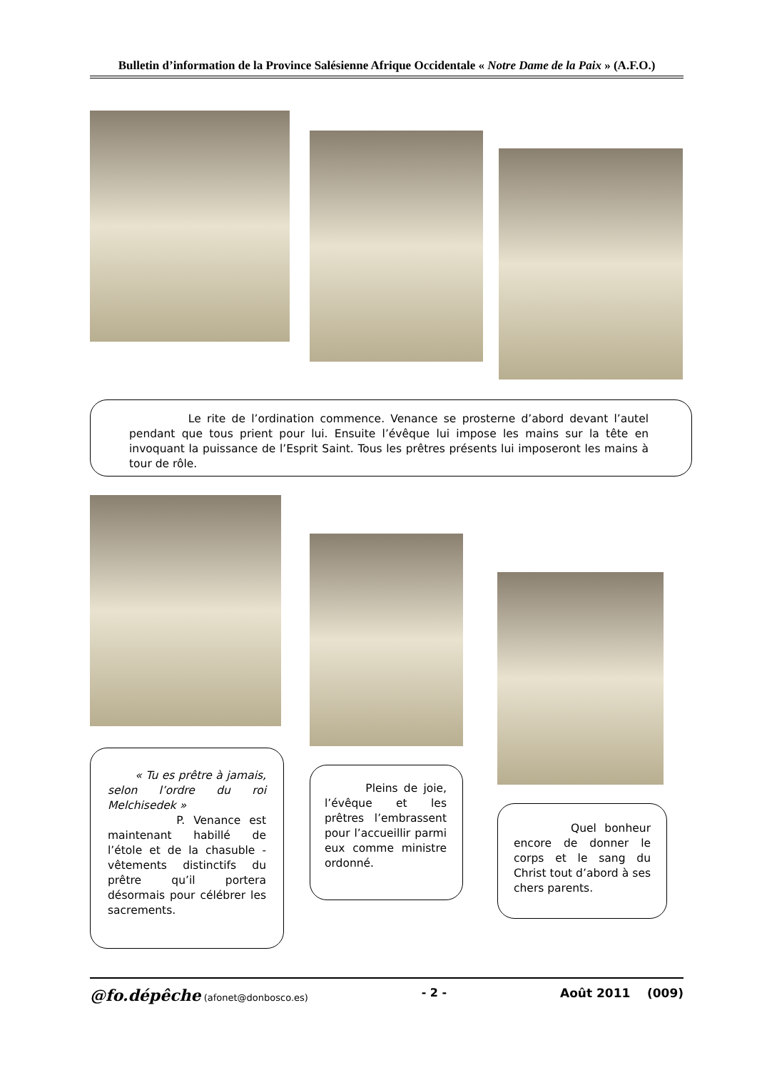Bulletin d’information de la Province Salésienne Afrique Occidentale « Notre Dame de la Paix » (A.F.O.)
Le rite de l’ordination commence. Venance se prosterne d’abord devant l’autel pendant que tous prient pour lui. Ensuite l’évêque lui impose les mains sur la tête en invoquant la puissance de l’Esprit Saint. Tous les prêtres présents lui imposeront les mains à tour de rôle.
« Tu es prêtre à jamais, selon l’ordre du roi Melchisedek »
P. Venance est maintenant habillé de l’étole et de la chasuble - vêtements distinctifs du prêtre qu’il portera désormais pour célébrer les sacrements.
Pleins de joie, l’évêque et les prêtres l’embrassent pour l’accueillir parmi eux comme ministre ordonné.
Quel bonheur encore de donner le corps et le sang du Christ tout d’abord à ses chers parents.
@fo.dépêche (afonet@donbosco.es) - 2 - Août 2011 (009)